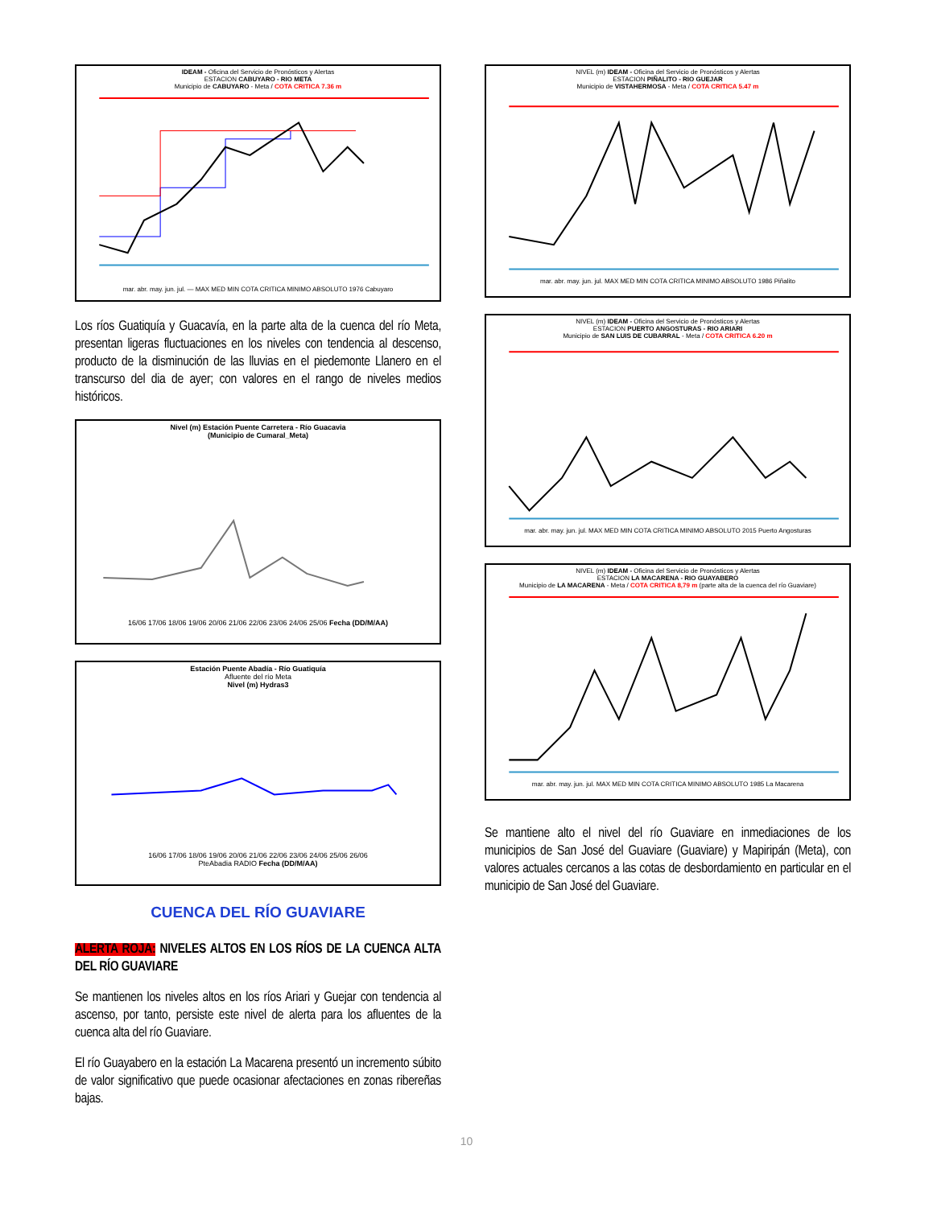IDEAM - Oficina del Servicio de Pronósticos y Alertas
ESTACION CABUYARO - RIO META
Municipio de CABUYARO - Meta / COTA CRITICA 7.36 m mar. abr. may. jun. jul. — MAX MED MIN COTA CRITICA MINIMO ABSOLUTO 1976 Cabuyaro
Los ríos Guatiquía y Guacavía, en la parte alta de la cuenca del río Meta, presentan ligeras fluctuaciones en los niveles con tendencia al descenso, producto de la disminución de las lluvias en el piedemonte Llanero en el transcurso del dia de ayer; con valores en el rango de niveles medios históricos.
Nivel (m) Estación Puente Carretera - Río Guacavia
(Municipio de Cumaral_Meta) 16/06 17/06 18/06 19/06 20/06 21/06 22/06 23/06 24/06 25/06 Fecha (DD/M/AA)
Estación Puente Abadía - Río Guatiquía
Afluente del río Meta
Nivel (m) Hydras3 16/06 17/06 18/06 19/06 20/06 21/06 22/06 23/06 24/06 25/06 26/06
PteAbadia RADIO Fecha (DD/M/AA)
CUENCA DEL RÍO GUAVIARE
ALERTA ROJA: NIVELES ALTOS EN LOS RÍOS DE LA CUENCA ALTA DEL RÍO GUAVIARE
Se mantienen los niveles altos en los ríos Ariari y Guejar con tendencia al ascenso, por tanto, persiste este nivel de alerta para los afluentes de la cuenca alta del río Guaviare.
El río Guayabero en la estación La Macarena presentó un incremento súbito de valor significativo que puede ocasionar afectaciones en zonas ribereñas bajas.
NIVEL (m) IDEAM - Oficina del Servicio de Pronósticos y Alertas
ESTACION PIÑALITO - RIO GUEJAR
Municipio de VISTAHERMOSA - Meta / COTA CRITICA 5.47 m mar. abr. may. jun. jul. MAX MED MIN COTA CRITICA MINIMO ABSOLUTO 1986 Piñalito
NIVEL (m) IDEAM - Oficina del Servicio de Pronósticos y Alertas
ESTACION PUERTO ANGOSTURAS - RIO ARIARI
Municipio de SAN LUIS DE CUBARRAL - Meta / COTA CRITICA 6.20 m mar. abr. may. jun. jul. MAX MED MIN COTA CRITICA MINIMO ABSOLUTO 2015 Puerto Angosturas
NIVEL (m) IDEAM - Oficina del Servicio de Pronósticos y Alertas
ESTACION LA MACARENA - RIO GUAYABERO
Municipio de LA MACARENA - Meta / COTA CRITICA 8,79 m (parte alta de la cuenca del río Guaviare) mar. abr. may. jun. jul. MAX MED MIN COTA CRITICA MINIMO ABSOLUTO 1985 La Macarena
Se mantiene alto el nivel del río Guaviare en inmediaciones de los municipios de San José del Guaviare (Guaviare) y Mapiripán (Meta), con valores actuales cercanos a las cotas de desbordamiento en particular en el municipio de San José del Guaviare.
10